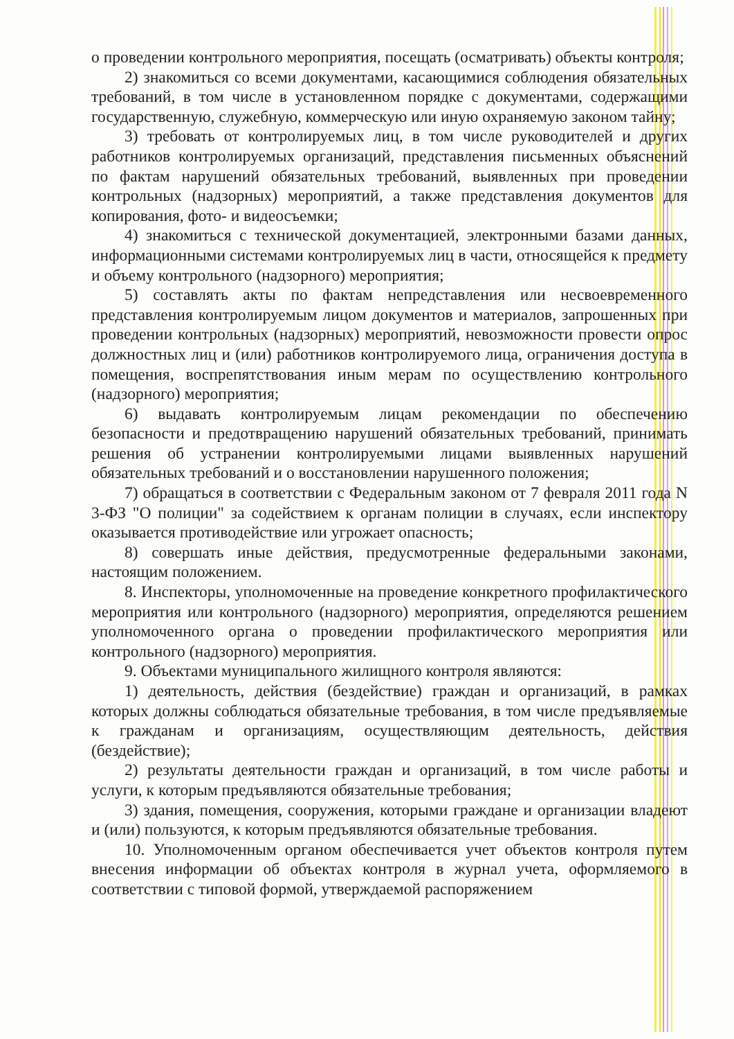о проведении контрольного мероприятия, посещать (осматривать) объекты контроля;
2) знакомиться со всеми документами, касающимися соблюдения обязательных требований, в том числе в установленном порядке с документами, содержащими государственную, служебную, коммерческую или иную охраняемую законом тайну;
3) требовать от контролируемых лиц, в том числе руководителей и других работников контролируемых организаций, представления письменных объяснений по фактам нарушений обязательных требований, выявленных при проведении контрольных (надзорных) мероприятий, а также представления документов для копирования, фото- и видеосъемки;
4) знакомиться с технической документацией, электронными базами данных, информационными системами контролируемых лиц в части, относящейся к предмету и объему контрольного (надзорного) мероприятия;
5) составлять акты по фактам непредставления или несвоевременного представления контролируемым лицом документов и материалов, запрошенных при проведении контрольных (надзорных) мероприятий, невозможности провести опрос должностных лиц и (или) работников контролируемого лица, ограничения доступа в помещения, воспрепятствования иным мерам по осуществлению контрольного (надзорного) мероприятия;
6) выдавать контролируемым лицам рекомендации по обеспечению безопасности и предотвращению нарушений обязательных требований, принимать решения об устранении контролируемыми лицами выявленных нарушений обязательных требований и о восстановлении нарушенного положения;
7) обращаться в соответствии с Федеральным законом от 7 февраля 2011 года N 3-ФЗ "О полиции" за содействием к органам полиции в случаях, если инспектору оказывается противодействие или угрожает опасность;
8) совершать иные действия, предусмотренные федеральными законами, настоящим положением.
8. Инспекторы, уполномоченные на проведение конкретного профилактического мероприятия или контрольного (надзорного) мероприятия, определяются решением уполномоченного органа о проведении профилактического мероприятия или контрольного (надзорного) мероприятия.
9. Объектами муниципального жилищного контроля являются:
1) деятельность, действия (бездействие) граждан и организаций, в рамках которых должны соблюдаться обязательные требования, в том числе предъявляемые к гражданам и организациям, осуществляющим деятельность, действия (бездействие);
2) результаты деятельности граждан и организаций, в том числе работы и услуги, к которым предъявляются обязательные требования;
3) здания, помещения, сооружения, которыми граждане и организации владеют и (или) пользуются, к которым предъявляются обязательные требования.
10. Уполномоченным органом обеспечивается учет объектов контроля путем внесения информации об объектах контроля в журнал учета, оформляемого в соответствии с типовой формой, утверждаемой распоряжением